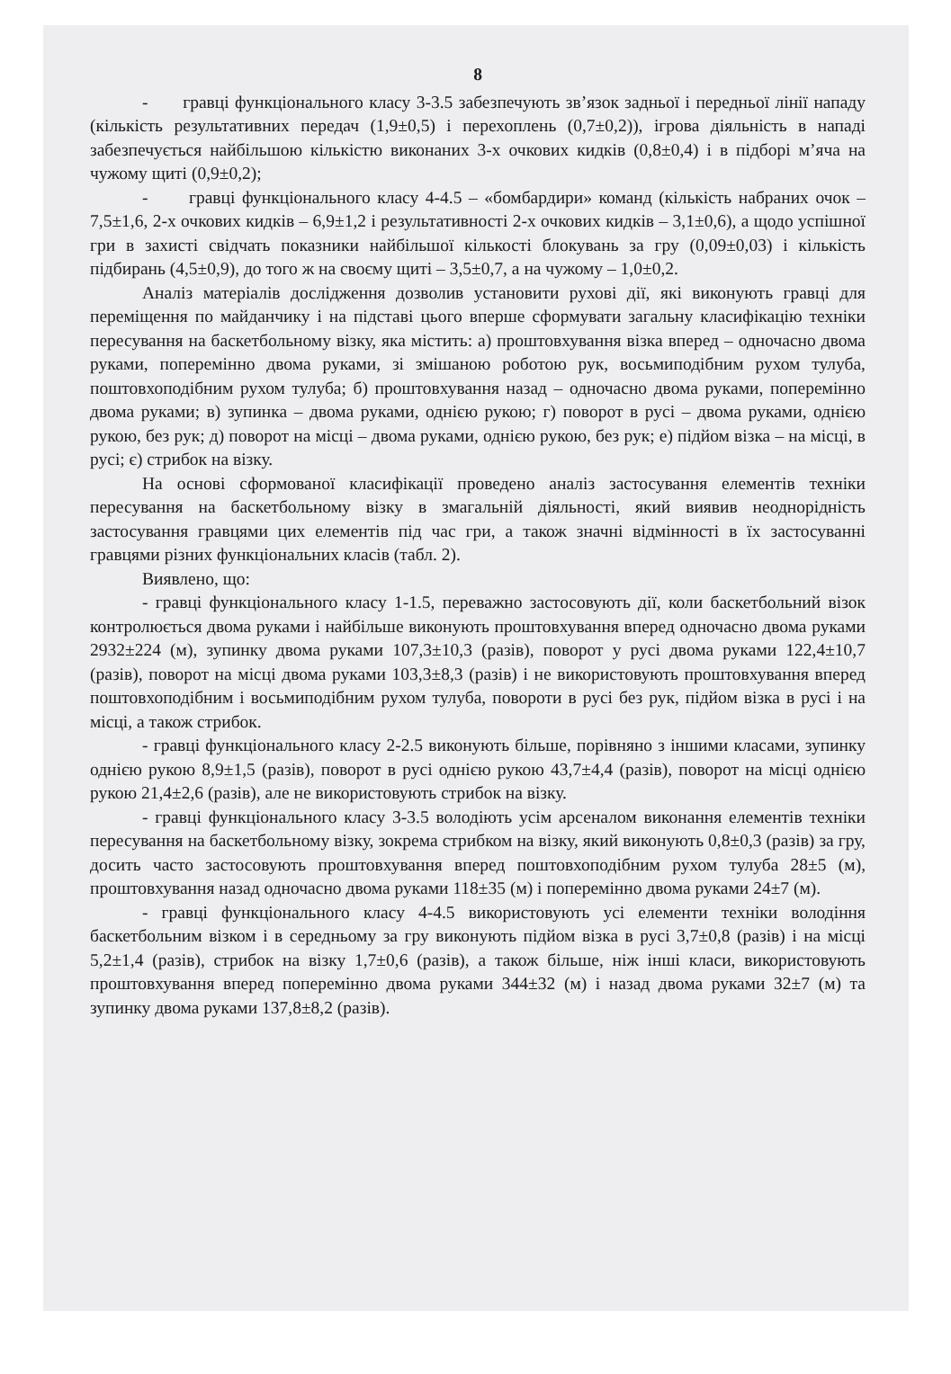8
- гравці функціонального класу 3-3.5 забезпечують зв’язок задньої і передньої лінії нападу (кількість результативних передач (1,9±0,5) і перехоплень (0,7±0,2)), ігрова діяльність в нападі забезпечується найбільшою кількістю виконаних 3-х очкових кидків (0,8±0,4) і в підборі м’яча на чужому щиті (0,9±0,2);
- гравці функціонального класу 4-4.5 – «бомбардири» команд (кількість набраних очок – 7,5±1,6, 2-х очкових кидків – 6,9±1,2 і результативності 2-х очкових кидків – 3,1±0,6), а щодо успішної гри в захисті свідчать показники найбільшої кількості блокувань за гру (0,09±0,03) і кількість підбирань (4,5±0,9), до того ж на своєму щиті – 3,5±0,7, а на чужому – 1,0±0,2.
Аналіз матеріалів дослідження дозволив установити рухові дії, які виконують гравці для переміщення по майданчику і на підставі цього вперше сформувати загальну класифікацію техніки пересування на баскетбольному візку, яка містить: а) проштовхування візка вперед – одночасно двома руками, поперемінно двома руками, зі змішаною роботою рук, восьмиподібним рухом тулуба, поштовхоподібним рухом тулуба; б) проштовхування назад – одночасно двома руками, поперемінно двома руками; в) зупинка – двома руками, однією рукою; г) поворот в русі – двома руками, однією рукою, без рук; д) поворот на місці – двома руками, однією рукою, без рук; е) підйом візка – на місці, в русі; є) стрибок на візку.
На основі сформованої класифікації проведено аналіз застосування елементів техніки пересування на баскетбольному візку в змагальній діяльності, який виявив неоднорідність застосування гравцями цих елементів під час гри, а також значні відмінності в їх застосуванні гравцями різних функціональних класів (табл. 2).
Виявлено, що:
- гравці функціонального класу 1-1.5, переважно застосовують дії, коли баскетбольний візок контролюється двома руками і найбільше виконують проштовхування вперед одночасно двома руками 2932±224 (м), зупинку двома руками 107,3±10,3 (разів), поворот у русі двома руками 122,4±10,7 (разів), поворот на місці двома руками 103,3±8,3 (разів) і не використовують проштовхування вперед поштовхоподібним і восьмиподібним рухом тулуба, повороти в русі без рук, підйом візка в русі і на місці, а також стрибок.
- гравці функціонального класу 2-2.5 виконують більше, порівняно з іншими класами, зупинку однією рукою 8,9±1,5 (разів), поворот в русі однією рукою 43,7±4,4 (разів), поворот на місці однією рукою 21,4±2,6 (разів), але не використовують стрибок на візку.
- гравці функціонального класу 3-3.5 володіють усім арсеналом виконання елементів техніки пересування на баскетбольному візку, зокрема стрибком на візку, який виконують 0,8±0,3 (разів) за гру, досить часто застосовують проштовхування вперед поштовхоподібним рухом тулуба 28±5 (м), проштовхування назад одночасно двома руками 118±35 (м) і поперемінно двома руками 24±7 (м).
- гравці функціонального класу 4-4.5 використовують усі елементи техніки володіння баскетбольним візком і в середньому за гру виконують підйом візка в русі 3,7±0,8 (разів) і на місці 5,2±1,4 (разів), стрибок на візку 1,7±0,6 (разів), а також більше, ніж інші класи, використовують проштовхування вперед поперемінно двома руками 344±32 (м) і назад двома руками 32±7 (м) та зупинку двома руками 137,8±8,2 (разів).